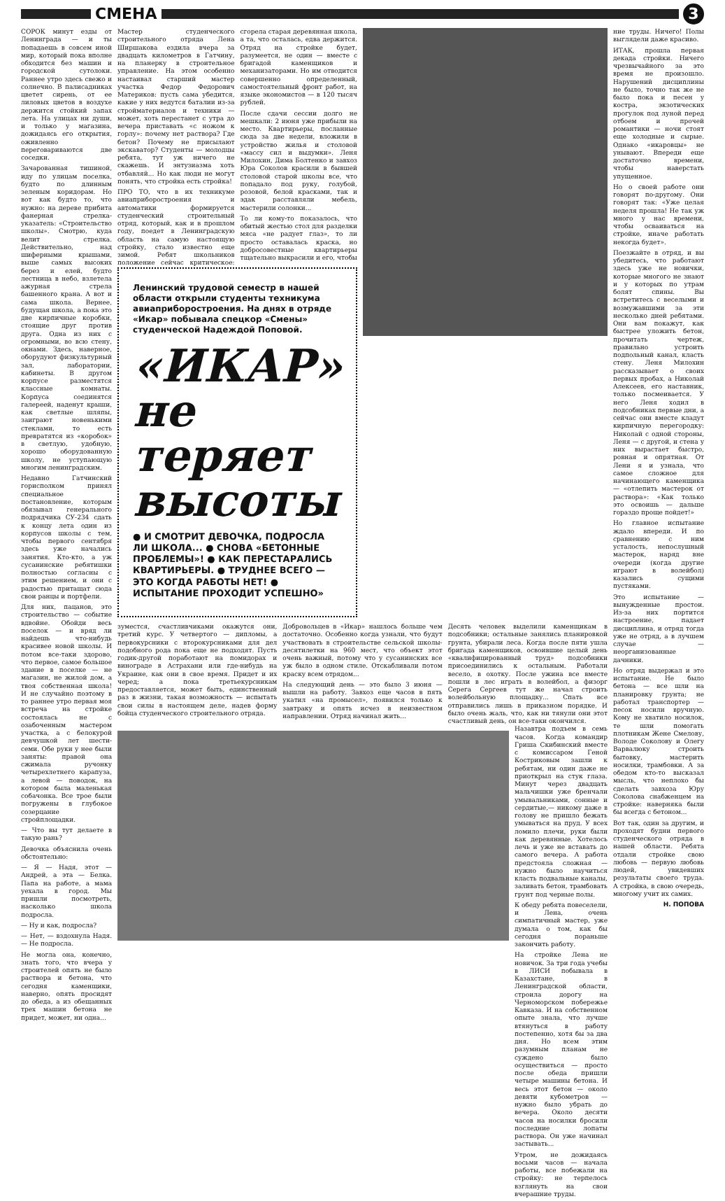СМЕНА
3
СОРОК минут езды от Ленинграда — и ты попадаешь в совсем иной мир, который пока вполне обходится без машин и городской сутолоки. Раннее утро здесь свежо и солнечно. В палисадниках цветет сирень, от ее лиловых цветов в воздухе держится стойкий запах лета. На улицах ни души, и только у магазина, дожидаясь его открытия, оживленно переговариваются две соседки.
Зачарованная тишиной, иду по улицам поселка, будто по длинным зеленым коридорам. Но вот как будто то, что нужно: на дереве прибита фанерная стрелка-указатель: «Строительство школы». Смотрю, куда велит стрелка. Действительно, над шиферными крышами, выше самых высоких берез и елей, будто лестница в небо, взлетела ажурная стрела башенного крана. А вот и сама школа. Вернее, будущая школа, а пока это две кирпичные коробки, стоящие друг против друга. Одна из них с огромными, во всю стену, окнами. Здесь, наверное, оборудуют физкультурный зал, лаборатории, кабинеты. В другом корпусе разместятся классные комнаты. Корпуса соединятся галереей, наденут крыши, как светлые шляпы, заиграют новенькими стеклами, то есть превратятся из «коробок» в светлую, удобную, хорошо оборудованную школу, не уступающую многим ленинградским.
Недавно Гатчинский горисполком принял специальное постановление, которым обязывал генерального подрядчика СУ-234 сдать к концу лета один из корпусов школы с тем, чтобы первого сентября здесь уже начались занятия. Кто-кто, а уж сусанинские ребятишки полностью согласны с этим решением, и они с радостью притащат сюда свои ранцы и портфели.
Для них, пацанов, это строительство — событие вдвойне. Обойди весь поселок — и вряд ли найдешь что-нибудь красивее новой школы. И потом все-таки здорово, что первое, самое большое здание в поселке — не магазин, не жилой дом, а твоя собственная школа! И не случайно поэтому в то раннее утро первая моя встреча на стройке состоялась не с озабоченным мастером участка, а с белокурой девчушкой лет шести-семи. Обе руки у нее были заняты: правой она сжимала ручонку четырехлетнего карапуза, а левой — поводок, на котором была маленькая собачонка. Все трое были погружены в глубокое созерцание стройплощадки.
— Что вы тут делаете в такую рань?
Девочка объяснила очень обстоятельно:
— Я — Надя, этот — Андрей, а эта — Белка. Папа на работе, а мама уехала в город. Мы пришли посмотреть, насколько школа подросла.
— Ну и как, подросла?
— Нет, — вздохнула Надя. — Не подросла.
Не могла она, конечно, знать того, что вчера у строителей опять не было раствора и бетона, что сегодня каменщики, наверно, опять просидят до обеда, а из обещанных трех машин бетона не придет, может, ни одна...
Мастер студенческого строительного отряда Лена Ширшакова ездила вчера за двадцать километров в Гатчину, на планерку в строительное управление. На этом особенно настаивал старший мастер участка Федор Федорович Материков: пусть сама убедится, какие у них ведутся баталии из-за стройматериалов и техники — может, хоть перестанет с утра до вечера приставать «с ножом к горлу»: почему нет раствора? Где бетон? Почему не присылают экскаватор? Студенты — молодцы ребята, тут уж ничего не скажешь. И энтузиазма хоть отбавляй... Но как люди не могут понять, что стройка есть стройка!
ПРО ТО, что в их техникуме авиаприборостроения и автоматики формируется студенческий строительный отряд, который, как и в прошлом году, поедет в Ленинградскую область на самую настоящую стройку, стало известно еще зимой. Ребят школьников положение сейчас критическое: сгорела старая деревянная школа, а та, что осталась, едва держится. Отряд на стройке будет, разумеется, не один — вместе с бригадой каменщиков и механизаторами. Но им отводится совершенно определенный, самостоятельный фронт работ, на языке экономистов — в 120 тысяч рублей.
После сдачи сессии долго не мешкали: 2 июня уже прибыли на место. Квартирьеры, посланные сюда за две недели, вложили в устройство жилья и столовой «массу сил и выдумки». Леня Милохин, Дима Болтенко и завхоз Юра Соколов красили в бывшей столовой старой школы все, что попадало под руку, голубой, розовой, белой красками, так и эдак расставляли мебель, мастерили солонки...
То ли кому-то показалось, что обитый жестью стол для разделки мяса «не радует глаз», то ли просто оставалась краска, но добросовестные квартирьеры тщательно выкрасили и его, чтобы
Ленинский трудовой семестр в нашей области открыли студенты техникума авиаприборостроения. На днях в отряде «Икар» побывала спецкор «Смены» студенческой Надеждой Поповой.
«ИКАР» не теряет высоты
● И СМОТРИТ ДЕВОЧКА, ПОДРОСЛА ЛИ ШКОЛА... ● СНОВА «БЕТОННЫЕ ПРОБЛЕМЫ»! ● КАК ПЕРЕСТАРАЛИСЬ КВАРТИРЬЕРЫ. ● ТРУДНЕЕ ВСЕГО — ЭТО КОГДА РАБОТЫ НЕТ! ● ИСПЫТАНИЕ ПРОХОДИТ УСПЕШНО»
зуместся, счастливчиками окажутся они, третий курс. У четвертого — дипломы, а первокурсники с второкурсниками для дел подобного рода пока еще не подходят. Пусть годик-другой поработают на помидорах и винограде в Астрахани или где-нибудь на Украине, как они в свое время. Придет и их черед; а пока третьекурсникам предоставляется, может быть, единственный раз в жизни, такая возможность — испытать свои силы в настоящем деле, надев форму бойца студенческого строительного отряда.
Добровольцев в «Икар» нашлось больше чем достаточно. Особенно когда узнали, что будут участвовать в строительстве сельской школы-десятилетки на 960 мест, что объект этот очень важный, потому что у сусанинских все уж было в одном стиле. Отскабливали потом краску всем отрядом...
На следующий день — это было 3 июня — вышли на работу. Завхоз еще часов в пять укатил «на промысел», появился только к завтраку и опять исчез в неизвестном направлении. Отряд начинал жить...
Десять человек выделили каменщикам в подсобники; остальные занялись планировкой грунта, убирали леса. Когда после пяти ушла бригада каменщиков, освоившие целый день «квалифицированный труд» подсобники присоединились к остальным. Работали весело, в охотку. После ужина все вместе пошли в лес играть в волейбол, а физорг Серега Сергеев тут же начал строить волейбольную площадку... Спать все отправились лишь в приказном порядке. И было очень жаль, что, как ни тянули они этот счастливый день, он все-таки окончился.
Назавтра подъем в семь часов. Когда командир Гриша Скибинский вместе с комиссаром Геной Костриковым зашли к ребятам, ни один даже не приоткрыл на стук глаза. Минут через двадцать мальчишки уже бренчали умывальниками, сонные и сердитые,— никому даже в голову не пришло бежать умываться на пруд. У всех ломило плечи, руки были как деревянные. Хотелось лечь и уже не вставать до самого вечера. А работа предстояла сложная — нужно было научиться класть подвальные каналы, заливать бетон, трамбовать грунт под черные полы.
К обеду ребята повеселели, и Лена, очень симпатичный мастер, уже думала о том, как бы сегодня пораньше закончить работу.
На стройке Лена не новичок. За три года учебы в ЛИСИ побывала в Казахстане, в Ленинградской области, строила дорогу на Черноморском побережье Кавказа. И на собственном опыте знала, что лучше втянуться в работу постепенно, хотя бы за два дня. Но всем этим разумным планам не суждено было осуществиться — просто после обеда пришли четыре машины бетона. И весь этот бетон — около девяти кубометров — нужно было убрать до вечера. Около десяти часов на носилки бросили последние лопаты раствора. Он уже начинал застывать...
Утром, не дожидаясь восьми часов — начала работы, все побежали на стройку: не терпелось взглянуть на свои вчерашние труды.
ние труды. Ничего! Полы выглядели даже красиво.
ИТАК, прошла первая декада стройки. Ничего чрезвычайного за это время не произошло. Нарушений дисциплины не было, точно так же не было пока и песен у костра, экзотических прогулок под луной перед отбоем и прочей романтики — ночи стоят еще холодные и сырые. Однако «икаровцы» не унывают. Впереди еще достаточно времени, чтобы наверстать упущенное.
Но о своей работе они говорят по-другому. Они говорят так: «Уже целая неделя прошла! Не так уж много у нас времени, чтобы осваиваться на стройке, иначе работать некогда будет».
Поезжайте в отряд, и вы убедитесь, что работают здесь уже не новички, которые многого не знают и у которых по утрам болят спины. Вы встретитесь с веселыми и возмужавшими за эти несколько дней ребятами. Они вам покажут, как быстрее уложить бетон, прочитать чертеж, правильно устроить подпольный канал, класть стену. Леня Милохин рассказывает о своих первых пробах, а Николай Алексеев, его наставник, только посмеивается. У него Леня ходил в подсобниках первые дни, а сейчас они вместе кладут кирпичную перегородку: Николай с одной стороны, Леня — с другой, и стена у них вырастает быстро, ровная и опрятная. От Лени я и узнала, что самое сложное для начинающего каменщика — «отлепить мастерок от раствора»: «Как только это освоишь — дальше гораздо проще пойдет!»
Но главное испытание ждало впереди. И по сравнению с ним усталость, непослушный мастерок, наряд вне очереди (когда другие играют в волейбол) казались сущими пустяками.
Это испытание — вынужденные простои. Из-за них портится настроение, падает дисциплина, и отряд тогда уже не отряд, а в лучшем случае — неорганизованные дачники.
Но отряд выдержал и это испытание. Не было бетона — все шли на планировку грунта; не работал транспортер — песок носили вручную. Кому не хватило носилок, те шли помогать плотникам Жене Смелову, Володе Соколову и Олегу Варвалюку строить бытовку, мастерить носилки, трамбовки. А за обедом кто-то высказал мысль, что неплохо бы сделать завхоза Юру Соколова снабженцем на стройке: наверняка были бы всегда с бетоном...
Вот так, один за другим, и проходят будни первого студенческого отряда в нашей области. Ребята отдали стройке свою любовь — первую любовь людей, увидевших результаты своего труда. А стройка, в свою очередь, многому учит их самих.
Н. ПОПОВА